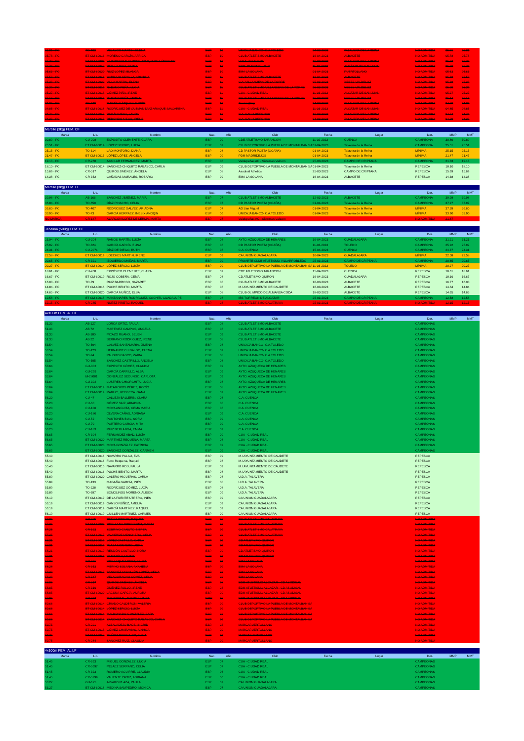| 05.81 - PC | TO-403 | VELASCO MARTIN, ELENA | ESP | 10 | UNICAJA BANCO- C.A.TOLEDO | 04-03-2023 | TALAVERA DE LA REINA | NO ADMITIDA | 05.81 | 05.81 |
| 05.78 - PC | ET CM-60016 | MORENO GARCÍA, AFRICA | ESP | 10 | CLUB ATLETISMO ALBACETE | 16-04-2023 | ALBACETE | NO ADMITIDA | 05.78 | 05.78 |
| 05.77 - PC | ET CM-60020 | KARAPETYAN BARSEGHYAN, MARIA ÁNGELES | ESP | 10 | U.D.A. TALAVERA | 18-03-2023 | TALAVERA DE LA REINA | NO ADMITIDA | 05.77 | 05.77 |
| 05.76 - PC | ET CM-60018 | RIVILLA RUIZ, CARLA | ESP | 10 | EDM- PUERTOLLANO | 11-03-2023 | ALCÁZAR DE SAN JUAN | NO ADMITIDA | 05.76 | 05.76 |
| 05.63 - PC | ET CM-60020 | RUIZ LOPEZ, BLANCA | ESP | 10 | EMA LA SOLANA | 01-04-2023 | PUERTOLLANO | NO ADMITIDA | 05.63 | 05.63 |
| 05.58 - PC | ET CM-60016 | CARBAJO SEVILLA, ARIADNA | ESP | 11 | CLUB ATLETISMO ALBACETE | 16-04-2023 | ALBACETE | NO ADMITIDA | 05.58 | 05.58 |
| 05.38 - PC | ET CM-60020 | VILLA MARTIN, ELENA | ESP | 11 | C.A. VILLANUEVA DE LA TORRE | 05-03-2023 | YEBES-VALDELUZ | NO ADMITIDA | 05.38 | 05.38 |
| 05.29 - PC | ET CM-60019 | RABANO PEÑA, LUCIA | ESP | 11 | CLUB ATLETISMO VILLANUEVA DE LA TORRE | 05-03-2023 | YEBES-VALDELUZ | NO ADMITIDA | 05.29 | 05.29 |
| 05.27 - PC | ET CM-60018 | GÓMEZ PIÑA, IRENE | ESP | 11 | CUA - CIUDAD REAL | 11-03-2023 | ALCÁZAR DE SAN JUAN | NO ADMITIDA | 05.27 | 05.27 |
| 05.14 - PC | ET CM-60019 | RABANO PEÑA, MIRIAM | ESP | 11 | CLUB ATLETISMO VILLANUEVA DE LA TORRE | 05-03-2023 | YEBES-VALDELUZ | NO ADMITIDA | 05.14 | 05.14 |
| 04.86 - PC | TO-678 | MARTÍN VÁZQUEZ, ROCÍO | ESP | 10 | TrainingRey | 04-03-2023 | TALAVERA DE LA REINA | NO ADMITIDA | 04.86 | 04.86 |
| 04.85 - PC | ET CM-60018 | RODRÍGUEZ DE GUZMÁN DÍAZ ARAQUE, MACARENA | ESP | 11 | CUA - CIUDAD REAL | 11-03-2023 | ALCÁZAR DE SAN JUAN | NO ADMITIDA | 04.85 | 04.85 |
| 04.74 - PC | ET CM-60015 | DURÁN MESA, LAURA | ESP | 10 | C.A. SAN ILDEFONSO | 18-03-2023 | TALAVERA DE LA REINA | NO ADMITIDA | 04.74 | 04.74 |
| 04.29 - PC | ET CM-60015 | REDONDO MECO, IRENE | ESP | 11 | C.A. SAN ILDEFONSO | 04-03-2023 | TALAVERA DE LA REINA | NO ADMITIDA | 04.29 | 04.29 |
| Martillo (3kg) FEM. CF | | | | | | | | | | |
| --- | --- | --- | --- | --- | --- | --- | --- | --- | --- | --- |
| Marca | Lic. | Nombre | Nac. | Año | Club | Fecha | Lugar | Dor. | MMP | MMT |
| 30.89 - PC | CU-208 | EXPÓSITO CLEMENTE, CLARA | ESP | 09 | CDE ATLETISMO TARANCON | 11-02-2023 | CUENCA | CAMPEONA | 30.89 | 30.89 |
| 25.51 - PC | ET CM-60014 | LÓPEZ SERGIO, LUCÍA | ESP | 09 | CLUB DEPORTIVO LA PUEBLA DE MONTALBAN SA | 01-04-2023 | Talavera de la Reina | CAMPEONA | 25.51 | 25.51 |
| 25.15 - PC | TO-314 | LAO MONTORO, DIANA | ESP | 08 | CD PASTOR POETA (OCAÑA) | 01-04-2023 | Talavera de la Reina | MÍNIMA | 25.15 | 25.15 |
| 21.47 - PC | ET CM-60015 | LÓPEZ LÓPEZ, ÁNGELA | ESP | 09 | PDM MADRIDEJOS | 01-04-2023 | Talavera de la Reina | MÍNIMA | 21.47 | 21.47 |
| 19.13 - PC | CR-260 | AGUILAR FERNANDEZ, MARTA | ESP | 08 | Valdepeñas AC - Sistemas Valcom | 25-03-2023 | CAMPO DE CRIPTANA | CAMPEONA | 21.33 | 19.13 |
| 18.10 - PC | ET CM-60014 | SANCHEZ-CHIQUITO RABASCO, CARLA | ESP | 09 | CLUB DEPORTIVO LA PUEBLA DE MONTALBAN SA | 01-04-2023 | Talavera de la Reina | REPESCA | 18.10 | 18.10 |
| 15.69 - PC | CR-317 | QUIRÓS JIMÉNEZ, ÁNGELA | ESP | 08 | Asodisal Athetics | 25-03-2023 | CAMPO DE CRIPTANA | REPESCA | 15.69 | 15.69 |
| 14.38 - PC | CR-352 | CAÑADAS MORALES, ROSARIO | ESP | 09 | EMA LA SOLANA | 16-04-2023 | ALBACETE | REPESCA | 14.38 | 14.38 |
| Martillo (3kg) FEM. LF | | | | | | | | | | |
| --- | --- | --- | --- | --- | --- | --- | --- | --- | --- | --- |
| Marca | Lic. | Nombre | Nac. | Año | Club | Fecha | Lugar | Dor. | MMP | MMT |
| 39.98 - PC | AB-166 | SÁNCHEZ JIMÉNEZ, MARÍA | ESP | 07 | CLUB ATLETISMO ALBACETE | 12-03-2023 | ALBACETE | CAMPEONA | 39.98 | 39.98 |
| 36.84 - PC | TO-650 | DÍAZ PINACHO, CELIA | ESP | 07 | CD PASTOR POETA (OCAÑA) | 01-04-2023 | Talavera de la Reina | CAMPEONA | 37.97 | 37.97 |
| 36.60 - PC | TO-407 | RODRIGUEZ GALVEZ, ARIADNA | ESP | 07 | AD San Miguel | 01-04-2023 | Talavera de la Reina | MÍNIMA | 37.28 | 36.60 |
| 33.90 - PC | TO-73 | GARCIA HERRAEZ, INES XIANGQIN | ESP | 06 | UNICAJA BANCO- C.A.TOLEDO | 01-04-2023 | Talavera de la Reina | MÍNIMA | 33.90 | 33.90 |
| NO MARCA | CR-147 | ALARCON LOPEZ DE LERMA, MARTA | ESP | 07 | Valdepeñas AC - Sistemas Valcom | | | NO ADMITIDA | 21.87 | |
| Jabalina (500g) FEM. CF | | | | | | | | | | |
| --- | --- | --- | --- | --- | --- | --- | --- | --- | --- | --- |
| Marca | Lic. | Nombre | Nac. | Año | Club | Fecha | Lugar | Dor. | MMP | MMT |
| 25.94 - PC | GU-304 | RAMOS MARTÍN, LUCÍA | ESP | 08 | AYTO. AZUQUECA DE HENARES | 16-04-2023 | GUADALAJARA | CAMPEONA | 31.21 | 31.21 |
| 25.92 - PC | TO-324 | GARCÍA GARCÍA, ELISA | ESP | 08 | CD PASTOR POETA (OCAÑA) | 11-03-2023 | TOLEDO | CAMPEONA | 25.92 | 25.92 |
| 24.31 - PC | CU-2071 | DÍAZ DE DIEGO, RUTH | ESP | 08 | C.A. CUENCA | 15-04-2023 | CUENCA | CAMPEONA | 24.37 | 24.31 |
| 22.58 - PC | ET CM-60019 | LOECHES MARTIN, IRENE | ESP | 09 | CA UNION GUADALAJARA | 16-04-2023 | GUADALAJARA | MÍNIMA | 22.58 | 22.58 |
| 20.65 - PC | CR-321 | IZQUIERDO MAÑAS, MARTA | ESP | 09 | PROARTE CLUB ATLETISMO VILLARROBLEDO | 25-03-2023 | CAMPO DE CRIPTANA | CAMPEONA | 20.65 | 20.65 |
| 20.27 - PC | ET CM-60014 | LÓPEZ SERGIO, LUCÍA | ESP | 09 | CLUB DEPORTIVO LA PUEBLA DE MONTALBAN SA | 11-03-2023 | TOLEDO | MÍNIMA | 20.27 | 20.27 |
| 18.61 - PC | CU-208 | EXPÓSITO CLEMENTE, CLARA | ESP | 09 | CDE ATLETISMO TARANCON | 15-04-2023 | CUENCA | REPESCA | 18.61 | 18.61 |
| 16.67 - PC | ET CM-60019 | ROJO COBEÑA, GEMA | ESP | 08 | CD ATLETISMO QUIRON | 16-04-2023 | GUADALAJARA | REPESCA | 18.16 | 16.67 |
| 16.00 - PC | TO-79 | RUIZ BARROSO, NAZARET | ESP | 08 | CLUB ATLETISMO ALBACETE | 18-03-2023 | ALBACETE | REPESCA | 16.77 | 16.00 |
| 14.84 - PC | ET CM-60016 | PUCHE BENITO, MARTA | ESP | 08 | M.I.AYUNTAMIENTO DE CAUDETE | 18-03-2023 | ALBACETE | REPESCA | 14.84 | 14.84 |
| 14.65 - PC | ET CM-60020 | GARCIA MUÑOZ, ELSA | ESP | 08 | CLUB OLIMPICO DE ALMANSA CODA | 18-03-2023 | ALBACETE | REPESCA | 14.65 | 14.65 |
| 12.58 - PC | ET CM-60018 | MANZANARES RODRÍGUEZ, XOCHITL GUADALUPE | ESP | 08 | IES TORREÓN DE ALCAZAR | 25-03-2023 | CAMPO DE CRIPTANA | CAMPEONA | 12.58 | 12.58 |
| 12.15 - PC | CR-285 | NUÑEZ PRIETO, RAQUEL | ESP | 08 | CLUB ATLETISMO CALATRAVA | 25-03-2023 | CAMPO DE CRIPTANA | NO ADMITIDA | 12.15 | 12.15 |
| 4x100m FEM. AL CF | | | | | | | | | | |
| --- | --- | --- | --- | --- | --- | --- | --- | --- | --- | --- |
| Marca | Lic. | Nombre | Nac. | Año | Club | Fecha | Lugar | Dor. | MMP | MMT |
| 51.33 | AB-127 | LORCA ORTIZ, PAULA | ESP | 08 | CLUB ATLETISMO ALBACETE | | | CAMPEONAS | | |
| 51.33 | AB-72 | MARTÍNEZ CAMPOS, ÁNGELA | ESP | 08 | CLUB ATLETISMO ALBACETE | | | CAMPEONAS | | |
| 51.33 | AB-180 | PICAZO RUANO, BELEN | ESP | 09 | CLUB ATLETISMO ALBACETE | | | CAMPEONAS | | |
| 51.33 | AB-22 | SERRANO RODRIGUEZ, IRENE | ESP | 08 | CLUB ATLETISMO ALBACETE | | | CAMPEONAS | | |
| 53.54 | TO-594 | GALVEZ SANTAMARIA, JIMENA | ESP | 08 | UNICAJA BANCO- C.A.TOLEDO | | | CAMPEONAS | | |
| 53.54 | TO-123 | HERNANDEZ HIDALGO, ELENA | ESP | 09 | UNICAJA BANCO- C.A.TOLEDO | | | CAMPEONAS | | |
| 53.54 | TO-74 | PALOMO GASCO, ZAIRA | ESP | 08 | UNICAJA BANCO- C.A.TOLEDO | | | CAMPEONAS | | |
| 53.54 | TO-595 | SANCHEZ CASTRILLO, ANGELA | ESP | 08 | UNICAJA BANCO- C.A.TOLEDO | | | CAMPEONAS | | |
| 53.64 | GU-303 | EXPÓSITO GÓMEZ, CLAUDIA | ESP | 09 | AYTO. AZUQUECA DE HENARES | | | CAMPEONAS | | |
| 53.64 | GU-299 | GARCÍA CARRILLO, ALBA | ESP | 09 | AYTO. AZUQUECA DE HENARES | | | CAMPEONAS | | |
| 53.64 | M-28081 | GONZÁLEZ SEGUNDO, CARLOTA | ESP | 09 | AYTO. AZUQUECA DE HENARES | | | CAMPEONAS | | |
| 53.64 | GU-302 | LUSTRES GHIORGHITA, LUCÍA | ESP | 08 | AYTO. AZUQUECA DE HENARES | | | CAMPEONAS | | |
| 53.64 | ET CM-60019 | MATAMOROS PÉREZ, ROCÍO | ESP | 08 | AYTO. AZUQUECA DE HENARES | | | CAMPEONAS | | |
| 53.64 | ET CM-60019 | RABLIC , REBECCA IOANA | ESP | 09 | AYTO. AZUQUECA DE HENARES | | | CAMPEONAS | | |
| 56.20 | CU-47 | CALLEJA BALLERIN, CLARA | ESP | 08 | C.A. CUENCA | | | CAMPEONAS | | |
| 56.20 | CU-60 | GÓMEZ SAIZ, ARIADNA | ESP | 08 | C.A. CUENCA | | | CAMPEONAS | | |
| 56.20 | CU-106 | MOYA ANGUITA, GEMA MARÍA | ESP | 08 | C.A. CUENCA | | | CAMPEONAS | | |
| 56.20 | CU-186 | OLVERA CAÑAS, ADRIANA | ESP | 09 | C.A. CUENCA | | | CAMPEONAS | | |
| 56.20 | CU-52 | PONTONES BUIL, SOFIA | ESP | 09 | C.A. CUENCA | | | CAMPEONAS | | |
| 56.20 | CU-70 | PORTERO GARCIA, MITA | ESP | 09 | C.A. CUENCA | | | CAMPEONAS | | |
| 56.20 | CU-183 | RUIZ BERLANGA, EMMA | ESP | 09 | C.A. CUENCA | | | CAMPEONAS | | |
| 56.65 | CR-394 | FERNANDEZ ABAD, LUCÍA | ESP | 09 | CUA - CIUDAD REAL | | | CAMPEONAS | | |
| 56.65 | ET CM-60020 | MARTÍNEZ REQUENA, MARTA | ESP | 08 | CUA - CIUDAD REAL | | | CAMPEONAS | | |
| 56.65 | ET CM-60020 | MOYA GONZÁLEZ, PATRICIA | ESP | 09 | CUA - CIUDAD REAL | | | CAMPEONAS | | |
| 56.65 | ET CM-60020 | SÁNCHEZ GONZÁLEZ, CARMEN | ESP | 09 | CUA - CIUDAD REAL | | | CAMPEONAS | | |
| 55.40 | ET CM-60016 | NAVARRO PALAU, EVA | ESP | 09 | M.I.AYUNTAMIENTO DE CAUDETE | | | REPESCA | | |
| 55.40 | ET CM-60016 | Ferre Requena, Raquel | ESP | 08 | M.I.AYUNTAMIENTO DE CAUDETE | | | REPESCA | | |
| 55.40 | ET CM-60016 | NAVARRO ROS, PAULA | ESP | 09 | M.I.AYUNTAMIENTO DE CAUDETE | | | REPESCA | | |
| 55.40 | ET CM-60016 | PUCHE BENITO, MARTA | ESP | 08 | M.I.AYUNTAMIENTO DE CAUDETE | | | REPESCA | | |
| 55.89 | ET CM-60020 | CALERO HIGUERAS, CARLA | ESP | 08 | U.D.A. TALAVERA | | | REPESCA | | |
| 55.89 | TO-133 | MAGAÑA GARCÍA, INÉS | ESP | 08 | U.D.A. TALAVERA | | | REPESCA | | |
| 55.89 | TO-228 | RODRÍGUEZ GÓMEZ, LUCÍA | ESP | 08 | U.D.A. TALAVERA | | | REPESCA | | |
| 55.89 | TO-697 | SOMOLINOS MORENO, ALISON | ESP | 09 | U.D.A. TALAVERA | | | REPESCA | | |
| 56.19 | ET CM-60019 | DE LA FUENTE UTRERO, INES | ESP | 09 | CA UNION GUADALAJARA | | | REPESCA | | |
| 56.19 | ET CM-60019 | GANSO NÚÑEZ, AMELIA | ESP | 09 | CA UNION GUADALAJARA | | | REPESCA | | |
| 56.19 | ET CM-60019 | GARCÍA MARTÍNEZ, RAQUEL | ESP | 09 | CA UNION GUADALAJARA | | | REPESCA | | |
| 56.19 | ET CM-60019 | GUILLEN MARTINEZ, CARMEN | ESP | 09 | CA UNION GUADALAJARA | | | REPESCA | | |
| 57.25 | CR-285 | NUÑEZ PRIETO, RAQUEL | ESP | 08 | CLUB ATLETISMO CALATRAVA | | | NO ADMITIDA | | |
| 57.25 | ET CM-60020 | ORELLANA RODRÍGUEZ, MARTA | ESP | 08 | CLUB ATLETISMO CALATRAVA | | | NO ADMITIDA | | |
| 57.25 | CR-123 | SOBRINO CANUTO, NEREA | ESP | 09 | CLUB ATLETISMO CALATRAVA | | | NO ADMITIDA | | |
| 57.25 | ET CM-60017 | VALVERDE MENCHERO, CELIA | ESP | 09 | CLUB ATLETISMO CALATRAVA | | | NO ADMITIDA | | |
| 58.21 | ET CM-60019 | LÓPEZ CASTILLO, KARLA | ESP | 09 | CD ATLETISMO QUIRON | | | NO ADMITIDA | | |
| 58.21 | ET CM-60019 | PLAZA MONTERO, ABRIL | ESP | 09 | CD ATLETISMO QUIRON | | | NO ADMITIDA | | |
| 58.21 | ET CM-60019 | RENDÓN CASTILLO, NORA | ESP | 09 | CD ATLETISMO QUIRON | | | NO ADMITIDA | | |
| 58.21 | ET CM-60019 | SANZ DÍAZ, MARTA | ESP | 09 | CD ATLETISMO QUIRON | | | NO ADMITIDA | | |
| 58.28 | CR-331 | INTILLAQUE LOPEZ, ALICIA | ESP | 09 | EMA LA SOLANA | | | NO ADMITIDA | | |
| 58.28 | CR-353 | MERINO SOLANA, AKAHENA | ESP | 09 | EMA LA SOLANA | | | NO ADMITIDA | | |
| 58.28 | ET CM-60017 | SÁNCHEZ-MIGALLÓN LÓPEZ, CELIA | ESP | 09 | EMA LA SOLANA | | | NO ADMITIDA | | |
| 58.28 | CR-347 | VELACORACHO GOMEZ, CELIA | ESP | 09 | EMA LA SOLANA | | | NO ADMITIDA | | |
| 58.85 | CR-317 | QUIRÓS JIMÉNEZ, ÁNGELA | ESP | 08 | EDM ATLETISMO ALCAZAR - CD ASODISAL | | | NO ADMITIDA | | |
| 58.85 | CR-316 | JIMÉNEZ RULLO, IRENE | ESP | 08 | EDM ATLETISMO ALCAZAR - CD ASODISAL | | | NO ADMITIDA | | |
| 58.85 | ET CM-60020 | LAGUNA GARCÍA, AURORA | ESP | 09 | EDM ATLETISMO ALCAZAR - CD ASODISAL | | | NO ADMITIDA | | |
| 58.85 | CR-377 | MOLDOVAN , ANDREA ILINCA | ROU | 08 | EDM ATLETISMO ALCAZAR - CD ASODISAL | | | NO ADMITIDA | | |
| 59.66 | ET CM-60014 | CRIADO CALDERON, VALERIA | ESP | 09 | CLUB DEPORTIVO LA PUEBLA DE MONTALBAN SA | | | NO ADMITIDA | | |
| 59.66 | ET CM-60014 | LÓPEZ SERGIO, LUCÍA | ESP | 09 | CLUB DEPORTIVO LA PUEBLA DE MONTALBAN SA | | | NO ADMITIDA | | |
| 59.66 | ET CM-60014 | MALDONADO GONZÁLEZ, SARA | ESP | 09 | CLUB DEPORTIVO LA PUEBLA DE MONTALBAN SA | | | NO ADMITIDA | | |
| 59.66 | ET CM-60014 | SANCHEZ-CHIQUITO RABASCO, CARLA | ESP | 09 | CLUB DEPORTIVO LA PUEBLA DE MONTALBAN SA | | | NO ADMITIDA | | |
| 59.75 | CR-291 | ALBALADEJO BAOS, INGRID | ESP | 08 | MARCAPUERTOLLANO | | | NO ADMITIDA | | |
| 59.75 | ET CM-60018 | GÓMEZ CHARAVIAS, AINHOA | ESP | 09 | MARCAPUERTOLLANO | | | NO ADMITIDA | | |
| 59.75 | ET CM-60018 | MUÑOZ MOREJUDO, LYDIA | ESP | 09 | MARCAPUERTOLLANO | | | NO ADMITIDA | | |
| 59.75 | CR-284 | SÁNCHEZ RUIZ, CLAUDIA | ESP | 09 | MARCAPUERTOLLANO | | | NO ADMITIDA | | |
| 4x100m FEM. AL LF | | | | | | | | | | |
| --- | --- | --- | --- | --- | --- | --- | --- | --- | --- | --- |
| Marca | Lic. | Nombre | Nac. | Año | Club | Fecha | Lugar | Dor. | MMP | MMT |
| 51.45 | CR-263 | MIGUEL GONZALEZ, LUCIA | ESP | 07 | CUA - CIUDAD REAL | | | CAMPEONAS | | |
| 51.45 | CR-5697 | PELAEZ SERRANO, CELIA | ESP | 07 | CUA - CIUDAD REAL | | | CAMPEONAS | | |
| 51.45 | CR-323 | ROMERO AGUIRRE, CLAUDIA | ESP | 06 | CUA - CIUDAD REAL | | | CAMPEONAS | | |
| 51.45 | CR-5299 | VALIENTE ORTIZ, ADRIANA | ESP | 06 | CUA - CIUDAD REAL | | | CAMPEONAS | | |
| 53.27 | GU-175 | ALVARO PLAZA, PAULA | ESP | 07 | CA UNION GUADALAJARA | | | CAMPEONAS | | |
| 53.27 | ET CM-60018 | MEDINA SAMPEDRO, MONICA | ESP | 07 | CA UNION GUADALAJARA | | | CAMPEONAS | | |